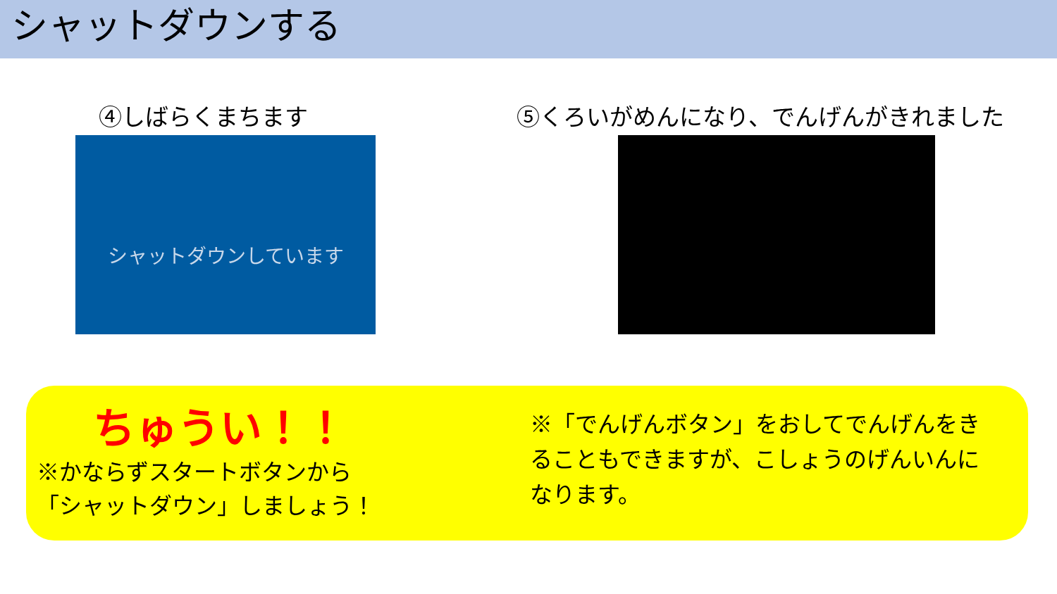シャットダウンする
④しばらくまちます ⑤くろいがめんになり、でんげんがきれました
シャットダウンしています
ちゅうい！！
※かならずスタートボタンから
「シャットダウン」しましょう！
※「でんげんボタン」をおしてでんげんをきることもできますが、こしょうのげんいんになります。